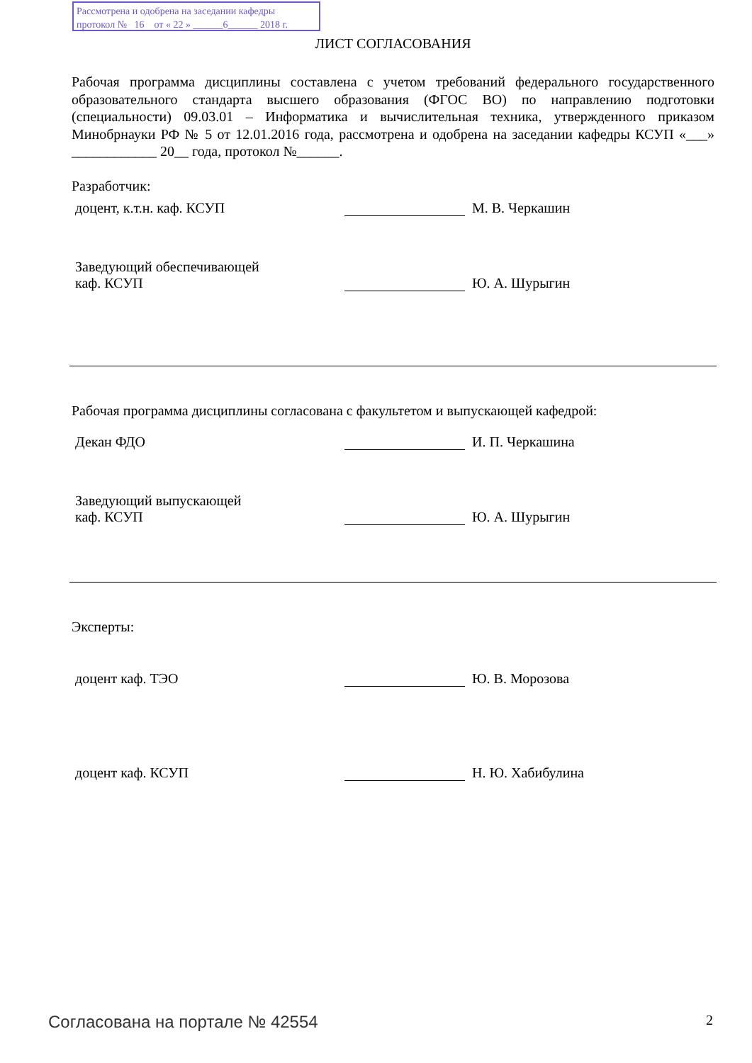Рассмотрена и одобрена на заседании кафедры
протокол № 16 от « 22 » ______6______ 2018 г.
ЛИСТ СОГЛАСОВАНИЯ
Рабочая программа дисциплины составлена с учетом требований федерального государственного образовательного стандарта высшего образования (ФГОС ВО) по направлению подготовки (специальности) 09.03.01 – Информатика и вычислительная техника, утвержденного приказом Минобрнауки РФ № 5 от 12.01.2016 года, рассмотрена и одобрена на заседании кафедры КСУП «___» ____________ 20__ года, протокол №______.
Разработчик:
доцент, к.т.н. каф. КСУП М. В. Черкашин
Заведующий обеспечивающей
каф. КСУП
Ю. А. Шурыгин
Рабочая программа дисциплины согласована с факультетом и выпускающей кафедрой:
Декан ФДО И. П. Черкашина
Заведующий выпускающей
каф. КСУП
Ю. А. Шурыгин
Эксперты:
доцент каф. ТЭО Ю. В. Морозова
доцент каф. КСУП Н. Ю. Хабибулина
Согласована на портале № 42554 2